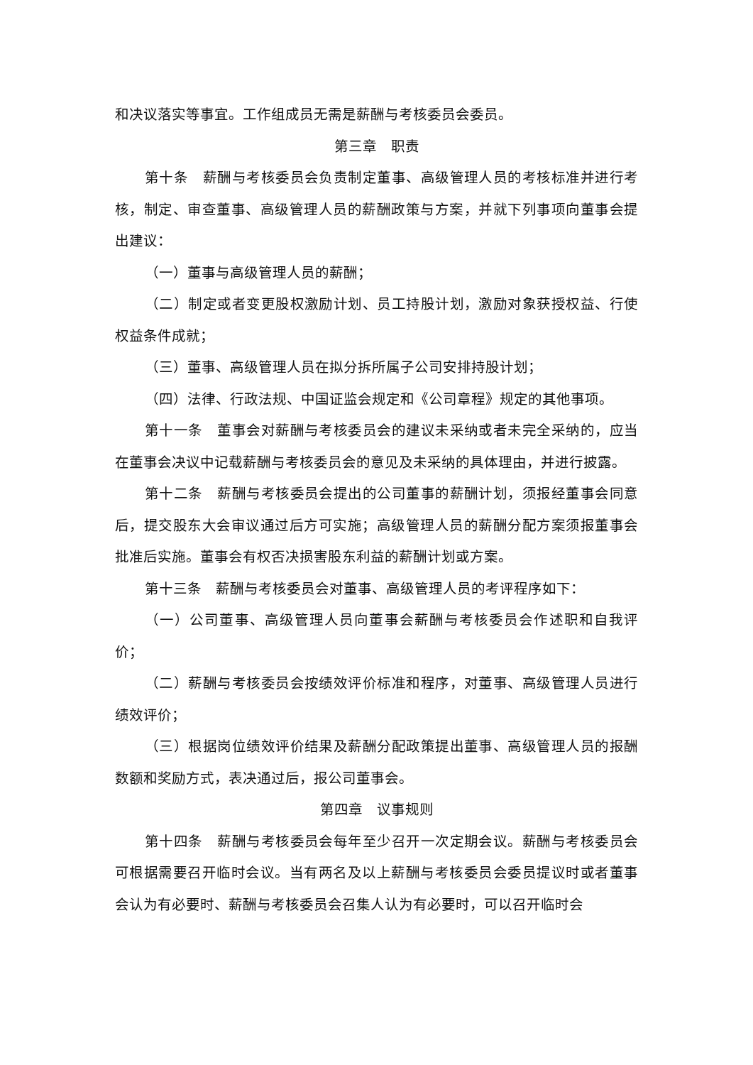和决议落实等事宜。工作组成员无需是薪酬与考核委员会委员。
第三章　职责
第十条　薪酬与考核委员会负责制定董事、高级管理人员的考核标准并进行考核，制定、审查董事、高级管理人员的薪酬政策与方案，并就下列事项向董事会提出建议：
（一）董事与高级管理人员的薪酬；
（二）制定或者变更股权激励计划、员工持股计划，激励对象获授权益、行使权益条件成就；
（三）董事、高级管理人员在拟分拆所属子公司安排持股计划；
（四）法律、行政法规、中国证监会规定和《公司章程》规定的其他事项。
第十一条　董事会对薪酬与考核委员会的建议未采纳或者未完全采纳的，应当在董事会决议中记载薪酬与考核委员会的意见及未采纳的具体理由，并进行披露。
第十二条　薪酬与考核委员会提出的公司董事的薪酬计划，须报经董事会同意后，提交股东大会审议通过后方可实施；高级管理人员的薪酬分配方案须报董事会批准后实施。董事会有权否决损害股东利益的薪酬计划或方案。
第十三条　薪酬与考核委员会对董事、高级管理人员的考评程序如下：
（一）公司董事、高级管理人员向董事会薪酬与考核委员会作述职和自我评价；
（二）薪酬与考核委员会按绩效评价标准和程序，对董事、高级管理人员进行绩效评价；
（三）根据岗位绩效评价结果及薪酬分配政策提出董事、高级管理人员的报酬数额和奖励方式，表决通过后，报公司董事会。
第四章　议事规则
第十四条　薪酬与考核委员会每年至少召开一次定期会议。薪酬与考核委员会可根据需要召开临时会议。当有两名及以上薪酬与考核委员会委员提议时或者董事会认为有必要时、薪酬与考核委员会召集人认为有必要时，可以召开临时会